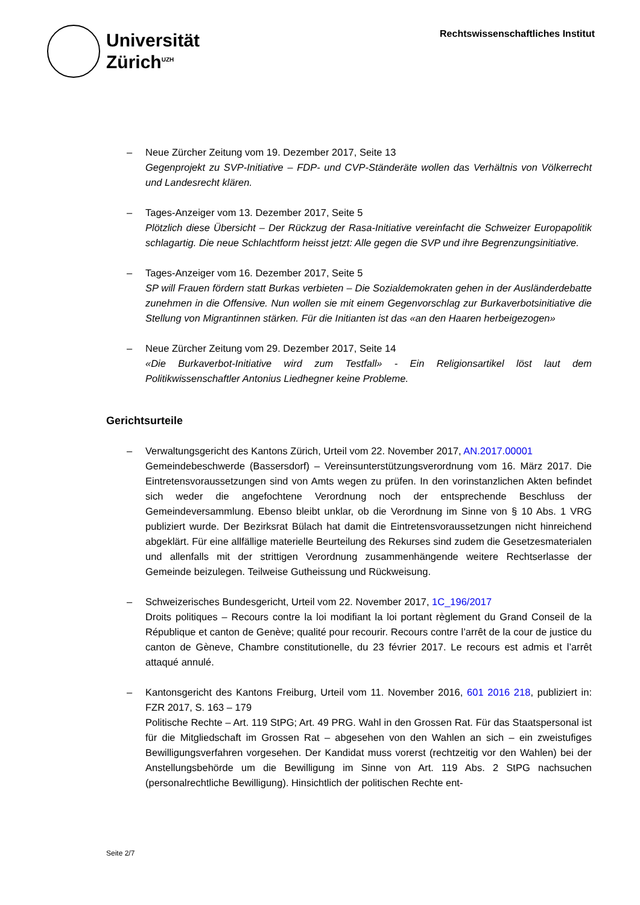Universität
Zürich<sup>UZH</sup>
Rechtswissenschaftliches Institut
– Neue Zürcher Zeitung vom 19. Dezember 2017, Seite 13
Gegenprojekt zu SVP-Initiative – FDP- und CVP-Ständeräte wollen das Verhältnis von Völkerrecht und Landesrecht klären.
– Tages-Anzeiger vom 13. Dezember 2017, Seite 5
Plötzlich diese Übersicht – Der Rückzug der Rasa-Initiative vereinfacht die Schweizer Europapolitik schlagartig. Die neue Schlachtform heisst jetzt: Alle gegen die SVP und ihre Begrenzungsinitiative.
– Tages-Anzeiger vom 16. Dezember 2017, Seite 5
SP will Frauen fördern statt Burkas verbieten – Die Sozialdemokraten gehen in der Ausländerdebatte zunehmen in die Offensive. Nun wollen sie mit einem Gegenvorschlag zur Burkaverbotsinitiative die Stellung von Migrantinnen stärken. Für die Initianten ist das «an den Haaren herbeigezogen»
– Neue Zürcher Zeitung vom 29. Dezember 2017, Seite 14
«Die Burkaverbot-Initiative wird zum Testfall» - Ein Religionsartikel löst laut dem Politikwissenschaftler Antonius Liedhegner keine Probleme.
Gerichtsurteile
– Verwaltungsgericht des Kantons Zürich, Urteil vom 22. November 2017, AN.2017.00001
Gemeindebeschwerde (Bassersdorf) – Vereinsunterstützungsverordnung vom 16. März 2017. Die Eintretensvoraussetzungen sind von Amts wegen zu prüfen. In den vorinstanzlichen Akten befindet sich weder die angefochtene Verordnung noch der entsprechende Beschluss der Gemeindeversammlung. Ebenso bleibt unklar, ob die Verordnung im Sinne von § 10 Abs. 1 VRG publiziert wurde. Der Bezirksrat Bülach hat damit die Eintretensvoraussetzungen nicht hinreichend abgeklärt. Für eine allfällige materielle Beurteilung des Rekurses sind zudem die Gesetzesmaterialen und allenfalls mit der strittigen Verordnung zusammenhängende weitere Rechtserlasse der Gemeinde beizulegen. Teilweise Gutheissung und Rückweisung.
– Schweizerisches Bundesgericht, Urteil vom 22. November 2017, 1C_196/2017
Droits politiques – Recours contre la loi modifiant la loi portant règlement du Grand Conseil de la République et canton de Genève; qualité pour recourir. Recours contre l’arrêt de la cour de justice du canton de Gèneve, Chambre constitutionelle, du 23 février 2017. Le recours est admis et l’arrêt attaqué annulé.
– Kantonsgericht des Kantons Freiburg, Urteil vom 11. November 2016, 601 2016 218, publiziert in: FZR 2017, S. 163 – 179
Politische Rechte – Art. 119 StPG; Art. 49 PRG. Wahl in den Grossen Rat. Für das Staatspersonal ist für die Mitgliedschaft im Grossen Rat – abgesehen von den Wahlen an sich – ein zweistufiges Bewilligungsverfahren vorgesehen. Der Kandidat muss vorerst (rechtzeitig vor den Wahlen) bei der Anstellungsbehörde um die Bewilligung im Sinne von Art. 119 Abs. 2 StPG nachsuchen (personalrechtliche Bewilligung). Hinsichtlich der politischen Rechte ent-
Seite 2/7